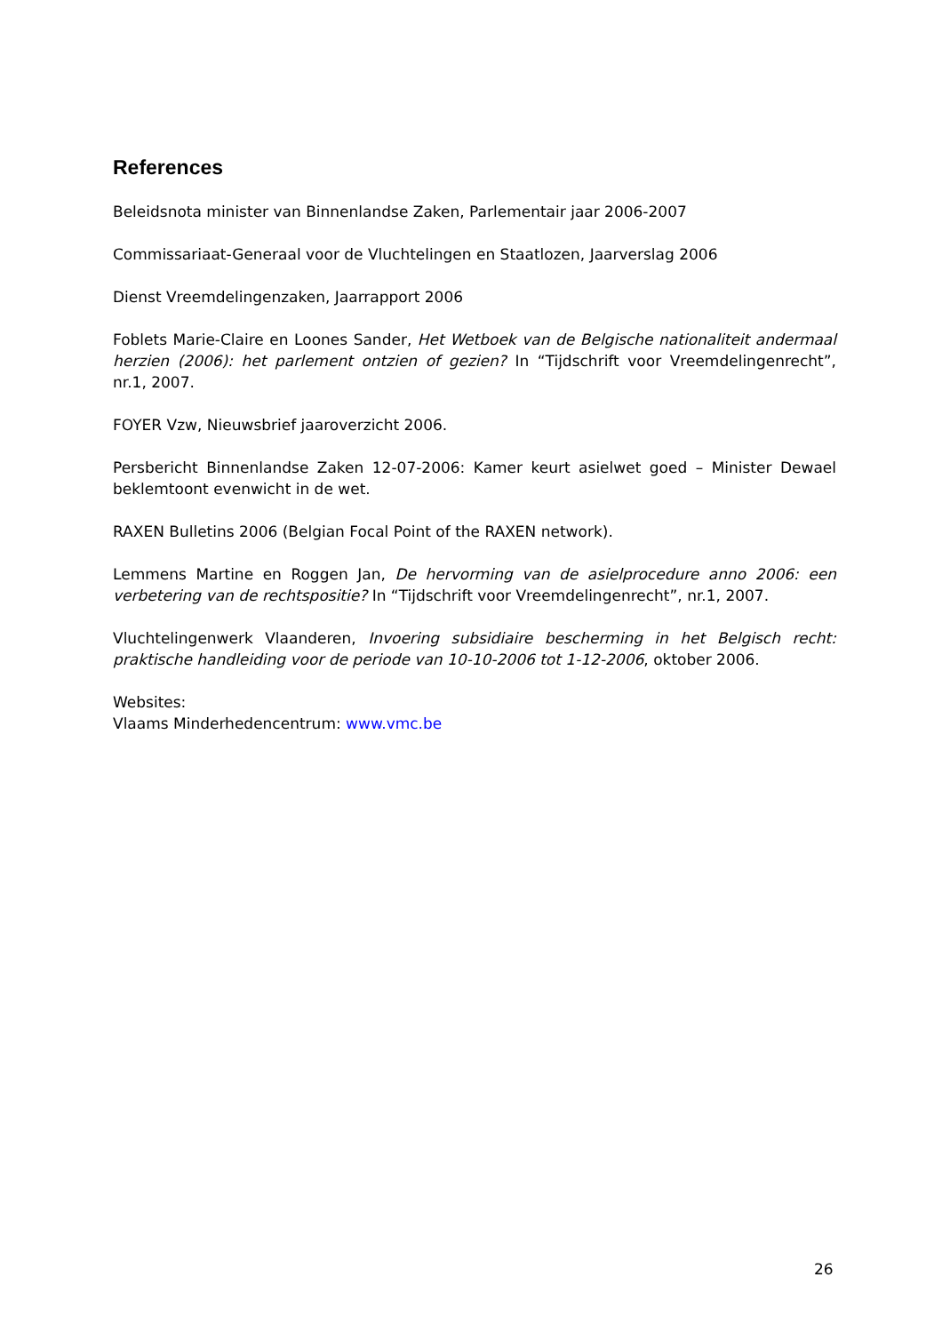References
Beleidsnota minister van Binnenlandse Zaken, Parlementair jaar 2006-2007
Commissariaat-Generaal voor de Vluchtelingen en Staatlozen, Jaarverslag 2006
Dienst Vreemdelingenzaken, Jaarrapport 2006
Foblets Marie-Claire en Loones Sander, Het Wetboek van de Belgische nationaliteit andermaal herzien (2006): het parlement ontzien of gezien? In “Tijdschrift voor Vreemdelingenrecht”, nr.1, 2007.
FOYER Vzw, Nieuwsbrief jaaroverzicht 2006.
Persbericht Binnenlandse Zaken 12-07-2006: Kamer keurt asielwet goed – Minister Dewael beklemtoont evenwicht in de wet.
RAXEN Bulletins 2006 (Belgian Focal Point of the RAXEN network).
Lemmens Martine en Roggen Jan, De hervorming van de asielprocedure anno 2006: een verbetering van de rechtspositie? In “Tijdschrift voor Vreemdelingenrecht”, nr.1, 2007.
Vluchtelingenwerk Vlaanderen, Invoering subsidiaire bescherming in het Belgisch recht: praktische handleiding voor de periode van 10-10-2006 tot 1-12-2006, oktober 2006.
Websites:
Vlaams Minderhedencentrum: www.vmc.be
26